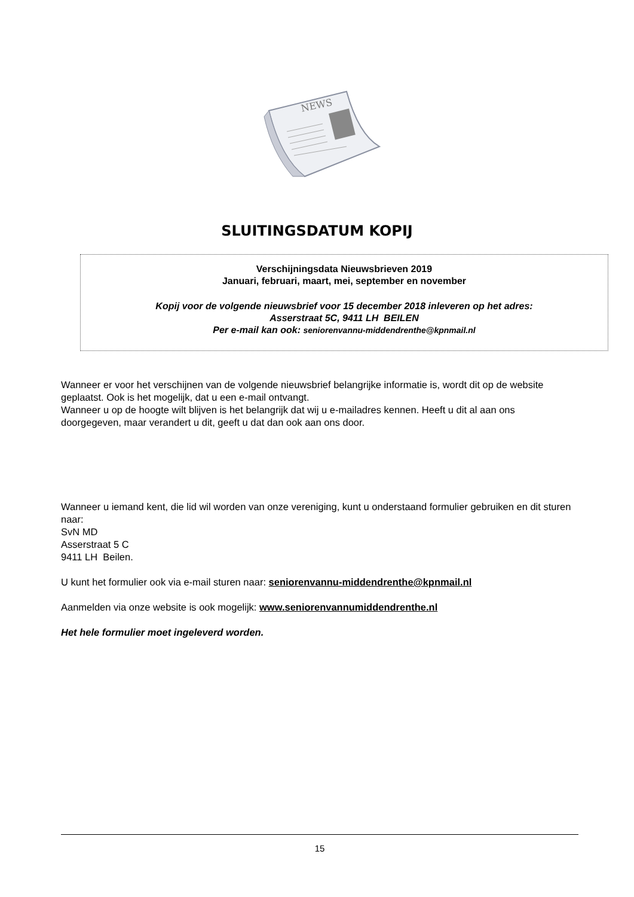NEWS
SLUITINGSDATUM KOPIJ
Verschijningsdata Nieuwsbrieven 2019
Januari, februari, maart, mei, september en november
Kopij voor de volgende nieuwsbrief voor 15 december 2018 inleveren op het adres:
Asserstraat 5C, 9411 LH BEILEN
Per e-mail kan ook: seniorenvannu-middendrenthe@kpnmail.nl
Wanneer er voor het verschijnen van de volgende nieuwsbrief belangrijke informatie is, wordt dit op de website geplaatst. Ook is het mogelijk, dat u een e-mail ontvangt.
Wanneer u op de hoogte wilt blijven is het belangrijk dat wij u e-mailadres kennen. Heeft u dit al aan ons doorgegeven, maar verandert u dit, geeft u dat dan ook aan ons door.
Wanneer u iemand kent, die lid wil worden van onze vereniging, kunt u onderstaand formulier gebruiken en dit sturen naar:
SvN MD
Asserstraat 5 C
9411 LH Beilen.
U kunt het formulier ook via e-mail sturen naar: seniorenvannu-middendrenthe@kpnmail.nl
Aanmelden via onze website is ook mogelijk: www.seniorenvannumiddendrenthe.nl
Het hele formulier moet ingeleverd worden.
15